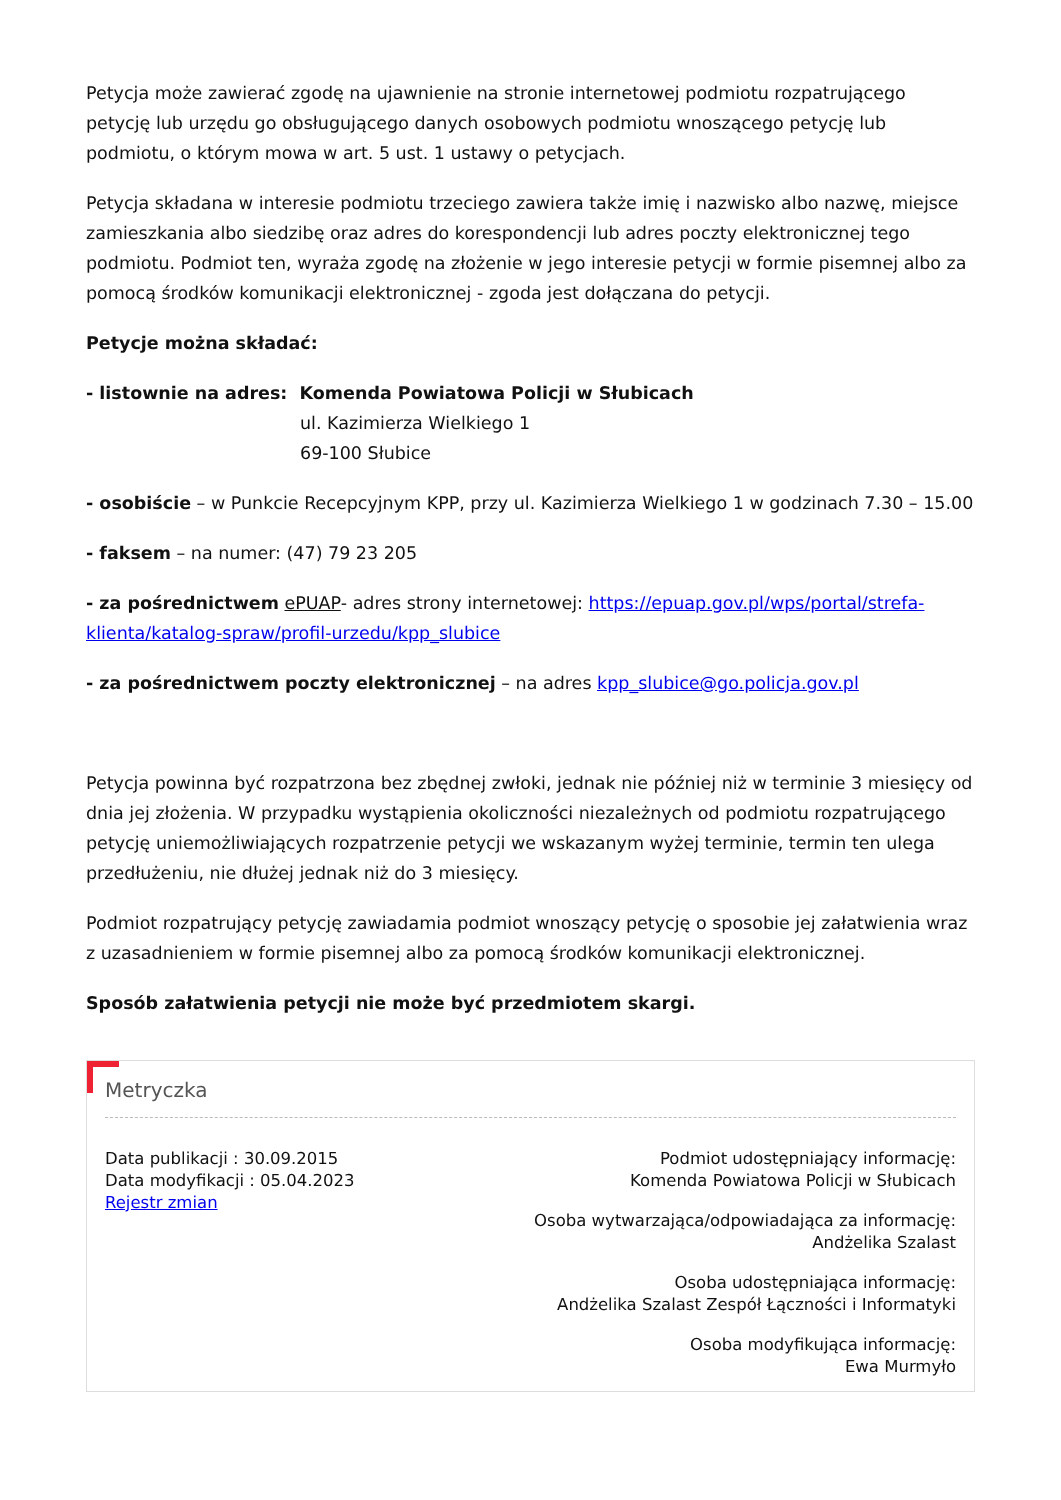Petycja może zawierać zgodę na ujawnienie na stronie internetowej podmiotu rozpatrującego petycję lub urzędu go obsługującego danych osobowych podmiotu wnoszącego petycję lub podmiotu, o którym mowa w art. 5 ust. 1 ustawy o petycjach.
Petycja składana w interesie podmiotu trzeciego zawiera także imię i nazwisko albo nazwę, miejsce zamieszkania albo siedzibę oraz adres do korespondencji lub adres poczty elektronicznej tego podmiotu. Podmiot ten, wyraża zgodę na złożenie w jego interesie petycji w formie pisemnej albo za pomocą środków komunikacji elektronicznej - zgoda jest dołączana do petycji.
Petycje można składać:
- listownie na adres: Komenda Powiatowa Policji w Słubicach
ul. Kazimierza Wielkiego 1
69-100 Słubice
- osobiście – w Punkcie Recepcyjnym KPP, przy ul. Kazimierza Wielkiego 1 w godzinach 7.30 – 15.00
- faksem – na numer: (47) 79 23 205
- za pośrednictwem ePUAP- adres strony internetowej: https://epuap.gov.pl/wps/portal/strefa-klienta/katalog-spraw/profil-urzedu/kpp_slubice
- za pośrednictwem poczty elektronicznej – na adres kpp_slubice@go.policja.gov.pl
Petycja powinna być rozpatrzona bez zbędnej zwłoki, jednak nie później niż w terminie 3 miesięcy od dnia jej złożenia. W przypadku wystąpienia okoliczności niezależnych od podmiotu rozpatrującego petycję uniemożliwiających rozpatrzenie petycji we wskazanym wyżej terminie, termin ten ulega przedłużeniu, nie dłużej jednak niż do 3 miesięcy.
Podmiot rozpatrujący petycję zawiadamia podmiot wnoszący petycję o sposobie jej załatwienia wraz z uzasadnieniem w formie pisemnej albo za pomocą środków komunikacji elektronicznej.
Sposób załatwienia petycji nie może być przedmiotem skargi.
Metryczka
Data publikacji : 30.09.2015
Data modyfikacji : 05.04.2023
Rejestr zmian
Podmiot udostępniający informację:
Komenda Powiatowa Policji w Słubicach
Osoba wytwarzająca/odpowiadająca za informację:
Andżelika Szalast
Osoba udostępniająca informację:
Andżelika Szalast Zespół Łączności i Informatyki
Osoba modyfikująca informację:
Ewa Murmyło